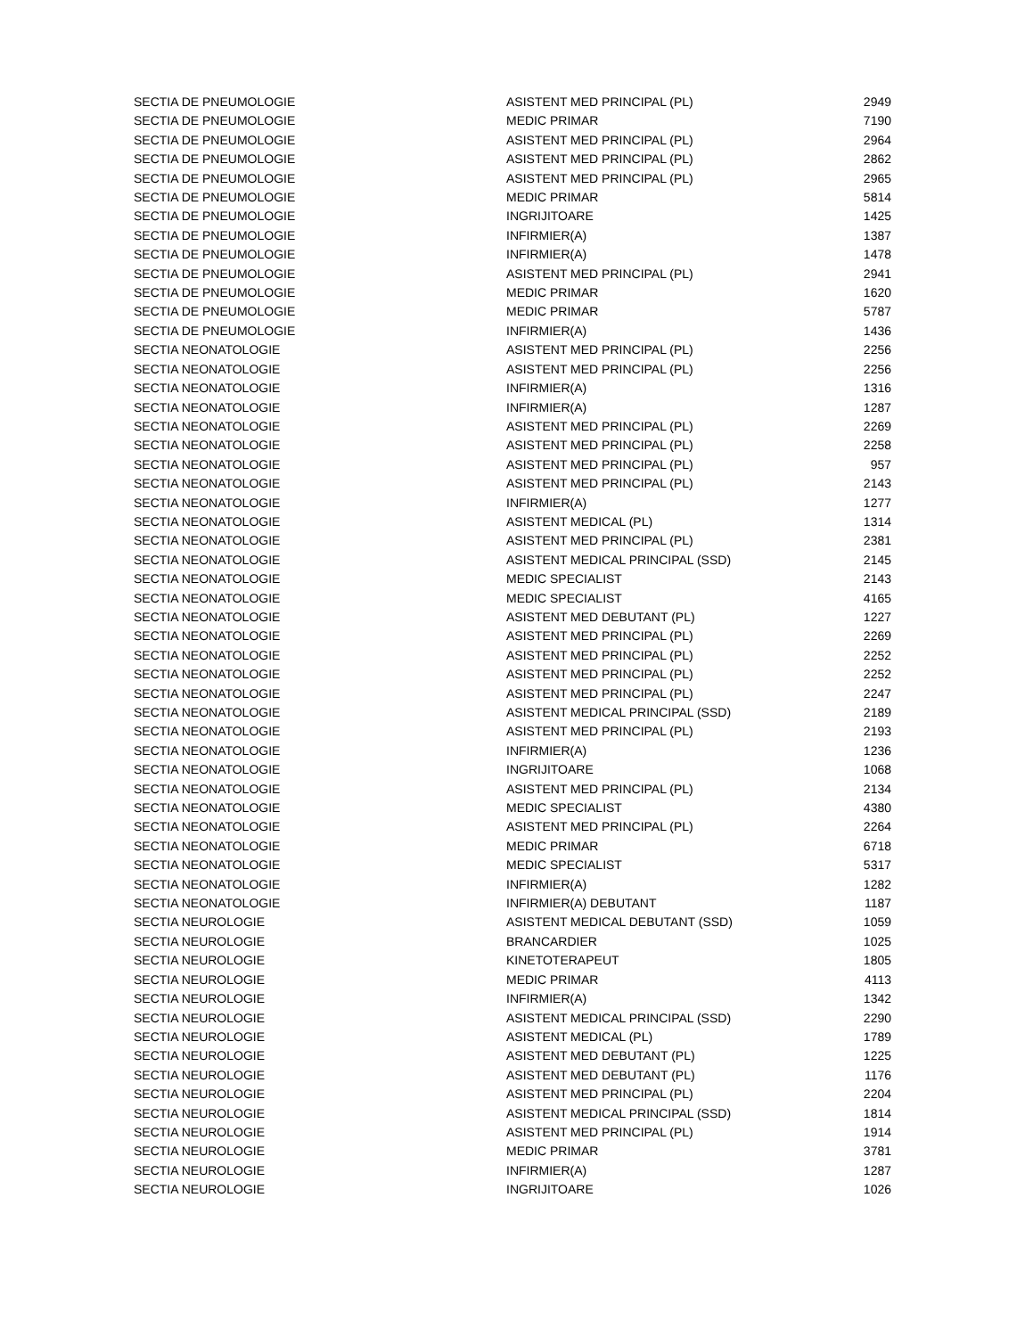| SECTIA DE PNEUMOLOGIE | ASISTENT MED PRINCIPAL (PL) | 2949 |
| SECTIA DE PNEUMOLOGIE | MEDIC PRIMAR | 7190 |
| SECTIA DE PNEUMOLOGIE | ASISTENT MED PRINCIPAL (PL) | 2964 |
| SECTIA DE PNEUMOLOGIE | ASISTENT MED PRINCIPAL (PL) | 2862 |
| SECTIA DE PNEUMOLOGIE | ASISTENT MED PRINCIPAL (PL) | 2965 |
| SECTIA DE PNEUMOLOGIE | MEDIC PRIMAR | 5814 |
| SECTIA DE PNEUMOLOGIE | INGRIJITOARE | 1425 |
| SECTIA DE PNEUMOLOGIE | INFIRMIER(A) | 1387 |
| SECTIA DE PNEUMOLOGIE | INFIRMIER(A) | 1478 |
| SECTIA DE PNEUMOLOGIE | ASISTENT MED PRINCIPAL (PL) | 2941 |
| SECTIA DE PNEUMOLOGIE | MEDIC PRIMAR | 1620 |
| SECTIA DE PNEUMOLOGIE | MEDIC PRIMAR | 5787 |
| SECTIA DE PNEUMOLOGIE | INFIRMIER(A) | 1436 |
| SECTIA NEONATOLOGIE | ASISTENT MED PRINCIPAL (PL) | 2256 |
| SECTIA NEONATOLOGIE | ASISTENT MED PRINCIPAL (PL) | 2256 |
| SECTIA NEONATOLOGIE | INFIRMIER(A) | 1316 |
| SECTIA NEONATOLOGIE | INFIRMIER(A) | 1287 |
| SECTIA NEONATOLOGIE | ASISTENT MED PRINCIPAL (PL) | 2269 |
| SECTIA NEONATOLOGIE | ASISTENT MED PRINCIPAL (PL) | 2258 |
| SECTIA NEONATOLOGIE | ASISTENT MED PRINCIPAL (PL) | 957 |
| SECTIA NEONATOLOGIE | ASISTENT MED PRINCIPAL (PL) | 2143 |
| SECTIA NEONATOLOGIE | INFIRMIER(A) | 1277 |
| SECTIA NEONATOLOGIE | ASISTENT MEDICAL (PL) | 1314 |
| SECTIA NEONATOLOGIE | ASISTENT MED PRINCIPAL (PL) | 2381 |
| SECTIA NEONATOLOGIE | ASISTENT MEDICAL PRINCIPAL (SSD) | 2145 |
| SECTIA NEONATOLOGIE | MEDIC SPECIALIST | 2143 |
| SECTIA NEONATOLOGIE | MEDIC SPECIALIST | 4165 |
| SECTIA NEONATOLOGIE | ASISTENT MED DEBUTANT (PL) | 1227 |
| SECTIA NEONATOLOGIE | ASISTENT MED PRINCIPAL (PL) | 2269 |
| SECTIA NEONATOLOGIE | ASISTENT MED PRINCIPAL (PL) | 2252 |
| SECTIA NEONATOLOGIE | ASISTENT MED PRINCIPAL (PL) | 2252 |
| SECTIA NEONATOLOGIE | ASISTENT MED PRINCIPAL (PL) | 2247 |
| SECTIA NEONATOLOGIE | ASISTENT MEDICAL PRINCIPAL (SSD) | 2189 |
| SECTIA NEONATOLOGIE | ASISTENT MED PRINCIPAL (PL) | 2193 |
| SECTIA NEONATOLOGIE | INFIRMIER(A) | 1236 |
| SECTIA NEONATOLOGIE | INGRIJITOARE | 1068 |
| SECTIA NEONATOLOGIE | ASISTENT MED PRINCIPAL (PL) | 2134 |
| SECTIA NEONATOLOGIE | MEDIC SPECIALIST | 4380 |
| SECTIA NEONATOLOGIE | ASISTENT MED PRINCIPAL (PL) | 2264 |
| SECTIA NEONATOLOGIE | MEDIC PRIMAR | 6718 |
| SECTIA NEONATOLOGIE | MEDIC SPECIALIST | 5317 |
| SECTIA NEONATOLOGIE | INFIRMIER(A) | 1282 |
| SECTIA NEONATOLOGIE | INFIRMIER(A) DEBUTANT | 1187 |
| SECTIA NEUROLOGIE | ASISTENT MEDICAL DEBUTANT (SSD) | 1059 |
| SECTIA NEUROLOGIE | BRANCARDIER | 1025 |
| SECTIA NEUROLOGIE | KINETOTERAPEUT | 1805 |
| SECTIA NEUROLOGIE | MEDIC PRIMAR | 4113 |
| SECTIA NEUROLOGIE | INFIRMIER(A) | 1342 |
| SECTIA NEUROLOGIE | ASISTENT MEDICAL PRINCIPAL (SSD) | 2290 |
| SECTIA NEUROLOGIE | ASISTENT MEDICAL (PL) | 1789 |
| SECTIA NEUROLOGIE | ASISTENT MED DEBUTANT (PL) | 1225 |
| SECTIA NEUROLOGIE | ASISTENT MED DEBUTANT (PL) | 1176 |
| SECTIA NEUROLOGIE | ASISTENT MED PRINCIPAL (PL) | 2204 |
| SECTIA NEUROLOGIE | ASISTENT MEDICAL PRINCIPAL (SSD) | 1814 |
| SECTIA NEUROLOGIE | ASISTENT MED PRINCIPAL (PL) | 1914 |
| SECTIA NEUROLOGIE | MEDIC PRIMAR | 3781 |
| SECTIA NEUROLOGIE | INFIRMIER(A) | 1287 |
| SECTIA NEUROLOGIE | INGRIJITOARE | 1026 |